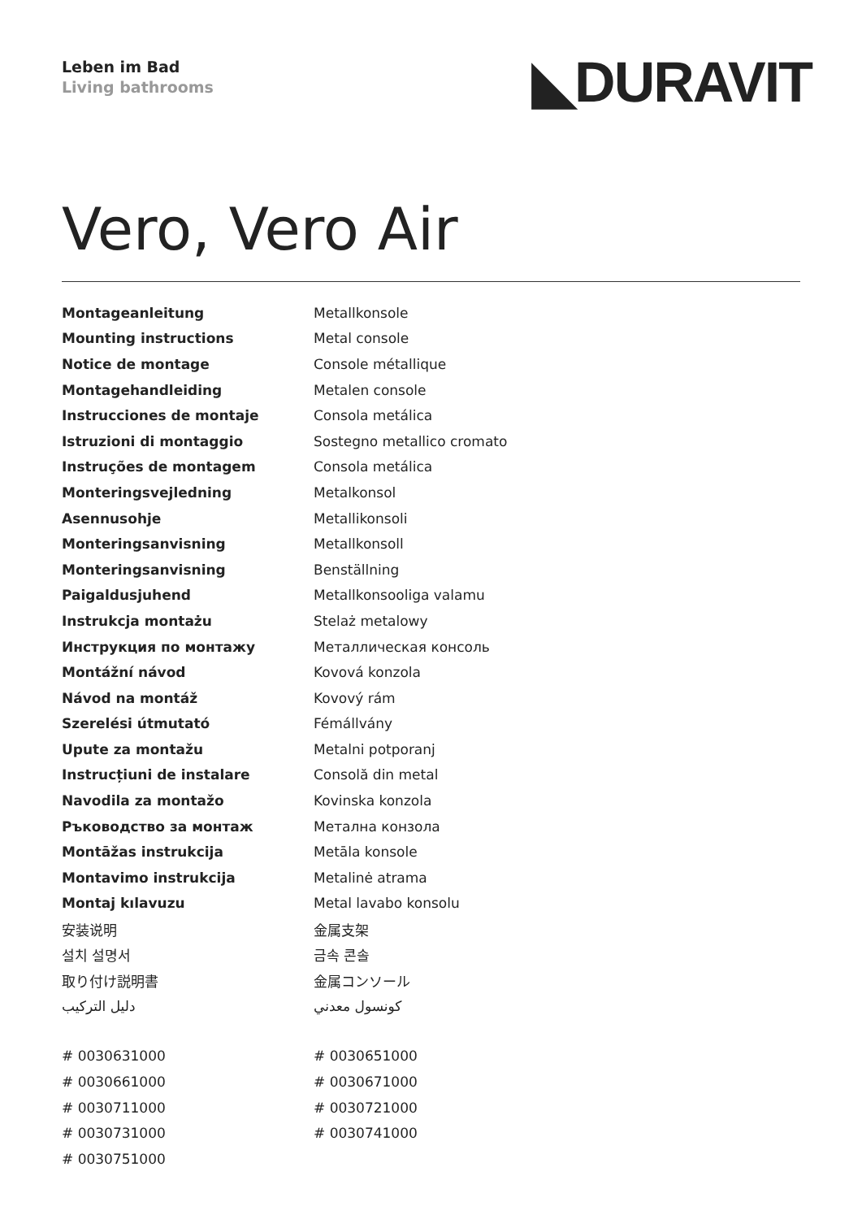Leben im Bad
Living bathrooms
◣DURAVIT
Vero, Vero Air
| Montageanleitung | Metallkonsole |
| Mounting instructions | Metal console |
| Notice de montage | Console métallique |
| Montagehandleiding | Metalen console |
| Instrucciones de montaje | Consola metálica |
| Istruzioni di montaggio | Sostegno metallico cromato |
| Instruções de montagem | Consola metálica |
| Monteringsvejledning | Metalkonsol |
| Asennusohje | Metallikonsoli |
| Monteringsanvisning | Metallkonsoll |
| Monteringsanvisning | Benställning |
| Paigaldusjuhend | Metallkonsooliga valamu |
| Instrukcja montażu | Stelaż metalowy |
| Инструкция по монтажу | Металлическая консоль |
| Montážní návod | Kovová konzola |
| Návod na montáž | Kovový rám |
| Szerelési útmutató | Fémállvány |
| Upute za montažu | Metalni potporanj |
| Instrucțiuni de instalare | Consolă din metal |
| Navodila za montažo | Kovinska konzola |
| Ръководство за монтаж | Метална конзола |
| Montāžas instrukcija | Metāla konsole |
| Montavimo instrukcija | Metalinė atrama |
| Montaj kılavuzu | Metal lavabo konsolu |
| 安装说明 | 金属支架 |
| 설치 설명서 | 금속 콘솔 |
| 取り付け説明書 | 金属コンソール |
| دليل التركيب | كونسول معدني |
| # 0030631000 | # 0030651000 |
| # 0030661000 | # 0030671000 |
| # 0030711000 | # 0030721000 |
| # 0030731000 | # 0030741000 |
| # 0030751000 | |